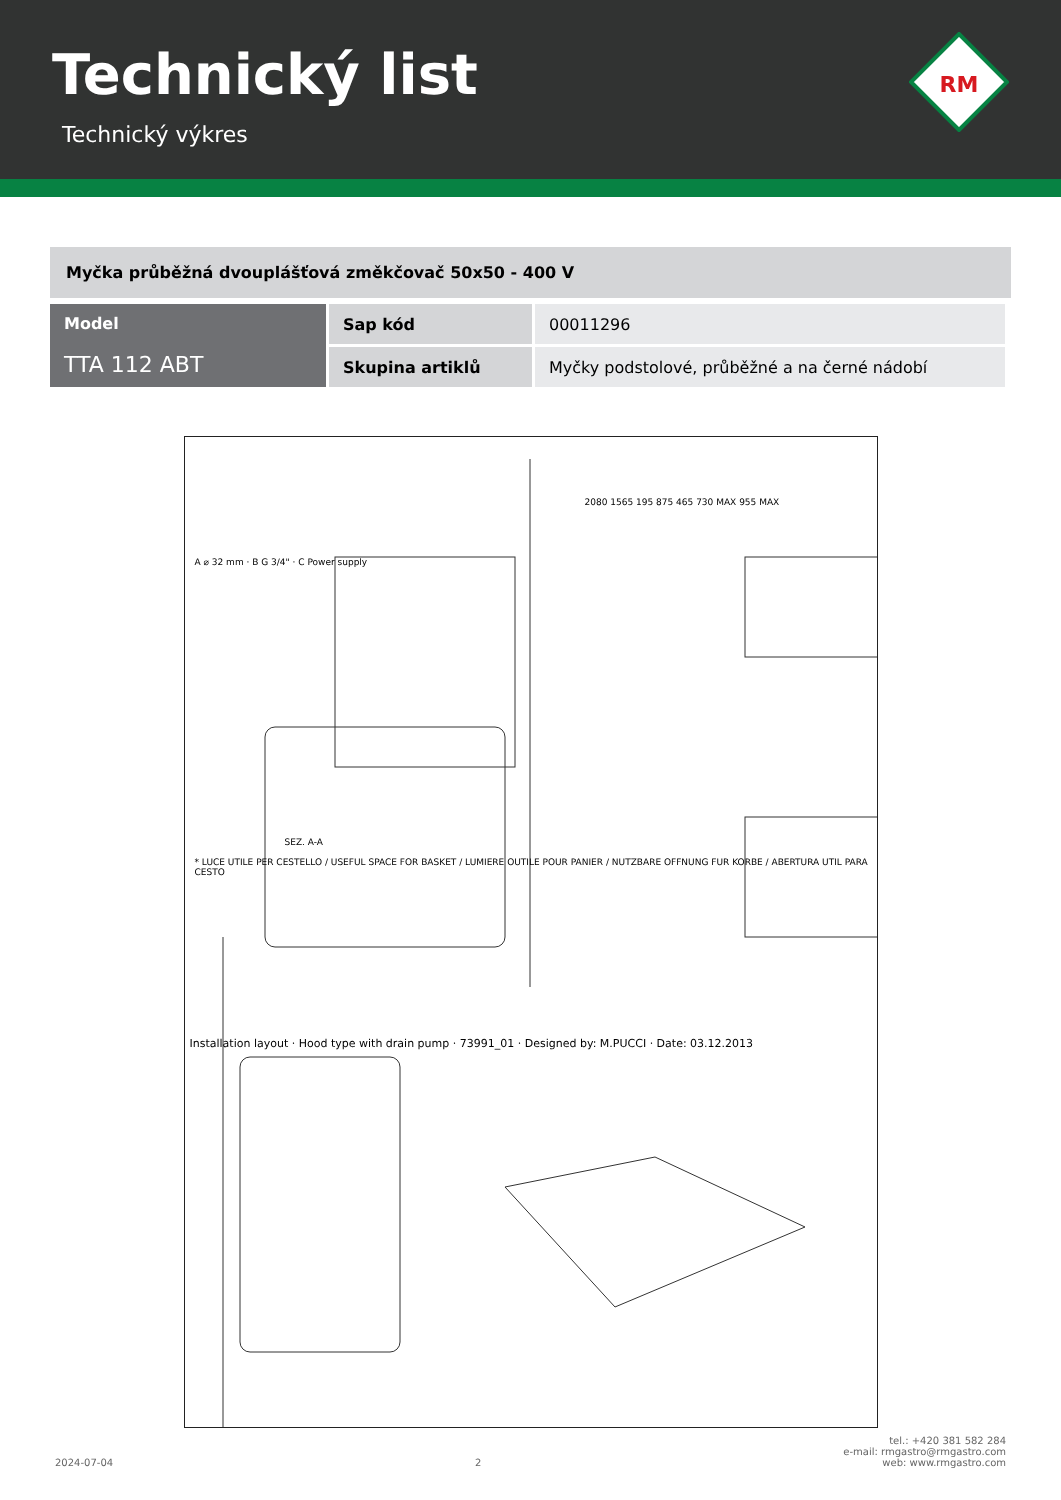Technický list
Technický výkres
RM
Myčka průběžná dvouplášťová změkčovač 50x50 - 400 V
| Model TTA 112 ABT | Sap kód | 00011296 |
| | Skupina artiklů | Myčky podstolové, průběžné a na černé nádobí |
* LUCE UTILE PER CESTELLO / USEFUL SPACE FOR BASKET / LUMIERE OUTILE POUR PANIER / NUTZBARE OFFNUNG FUR KORBE / ABERTURA UTIL PARA CESTO
A ⌀ 32 mm · B G 3/4" · C Power supply
SEZ. A-A
Installation layout · Hood type with drain pump · 73991_01 · Designed by: M.PUCCI · Date: 03.12.2013
2080 1565 195 875 465 730 MAX 955 MAX
2024-07-04 2 tel.: +420 381 582 284
e-mail: rmgastro@rmgastro.com
web: www.rmgastro.com